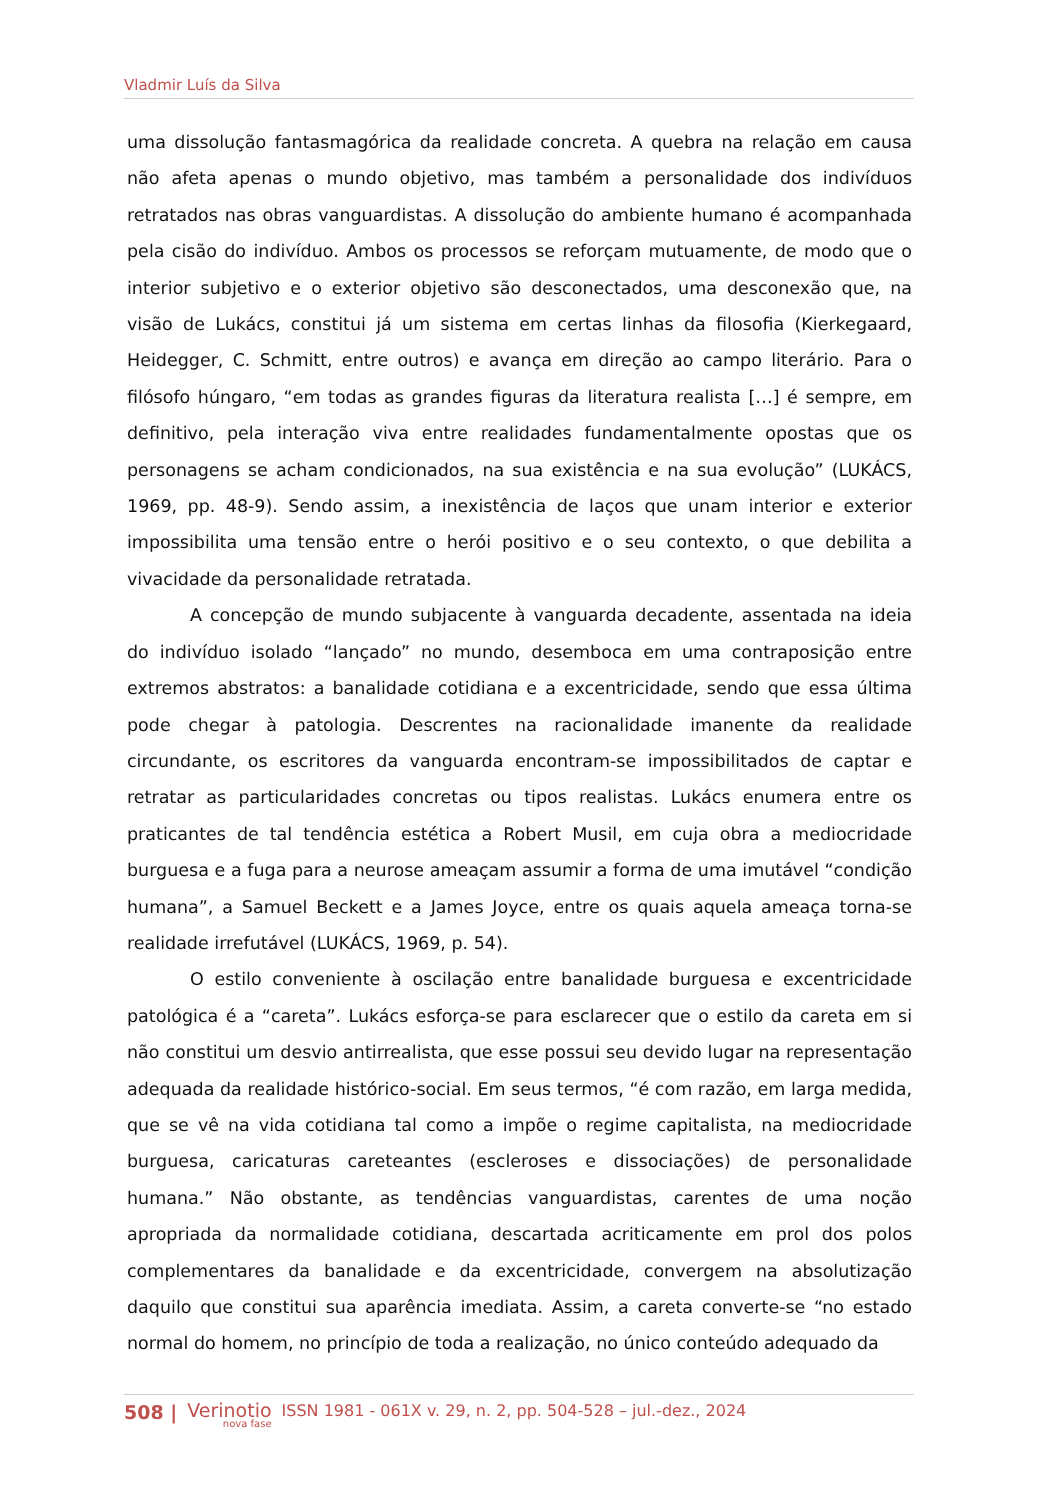Vladmir Luís da Silva
uma dissolução fantasmagórica da realidade concreta. A quebra na relação em causa não afeta apenas o mundo objetivo, mas também a personalidade dos indivíduos retratados nas obras vanguardistas. A dissolução do ambiente humano é acompanhada pela cisão do indivíduo. Ambos os processos se reforçam mutuamente, de modo que o interior subjetivo e o exterior objetivo são desconectados, uma desconexão que, na visão de Lukács, constitui já um sistema em certas linhas da filosofia (Kierkegaard, Heidegger, C. Schmitt, entre outros) e avança em direção ao campo literário. Para o filósofo húngaro, “em todas as grandes figuras da literatura realista […] é sempre, em definitivo, pela interação viva entre realidades fundamentalmente opostas que os personagens se acham condicionados, na sua existência e na sua evolução” (LUKÁCS, 1969, pp. 48-9). Sendo assim, a inexistência de laços que unam interior e exterior impossibilita uma tensão entre o herói positivo e o seu contexto, o que debilita a vivacidade da personalidade retratada.
A concepção de mundo subjacente à vanguarda decadente, assentada na ideia do indivíduo isolado “lançado” no mundo, desemboca em uma contraposição entre extremos abstratos: a banalidade cotidiana e a excentricidade, sendo que essa última pode chegar à patologia. Descrentes na racionalidade imanente da realidade circundante, os escritores da vanguarda encontram-se impossibilitados de captar e retratar as particularidades concretas ou tipos realistas. Lukács enumera entre os praticantes de tal tendência estética a Robert Musil, em cuja obra a mediocridade burguesa e a fuga para a neurose ameaçam assumir a forma de uma imutável “condição humana”, a Samuel Beckett e a James Joyce, entre os quais aquela ameaça torna-se realidade irrefutável (LUKÁCS, 1969, p. 54).
O estilo conveniente à oscilação entre banalidade burguesa e excentricidade patológica é a “careta”. Lukács esforça-se para esclarecer que o estilo da careta em si não constitui um desvio antirrealista, que esse possui seu devido lugar na representação adequada da realidade histórico-social. Em seus termos, “é com razão, em larga medida, que se vê na vida cotidiana tal como a impõe o regime capitalista, na mediocridade burguesa, caricaturas careteantes (escleroses e dissociações) de personalidade humana.” Não obstante, as tendências vanguardistas, carentes de uma noção apropriada da normalidade cotidiana, descartada acriticamente em prol dos polos complementares da banalidade e da excentricidade, convergem na absolutização daquilo que constitui sua aparência imediata. Assim, a careta converte-se “no estado normal do homem, no princípio de toda a realização, no único conteúdo adequado da
508 | Verinotio
nova fase ISSN 1981 - 061X v. 29, n. 2, pp. 504-528 – jul.-dez., 2024